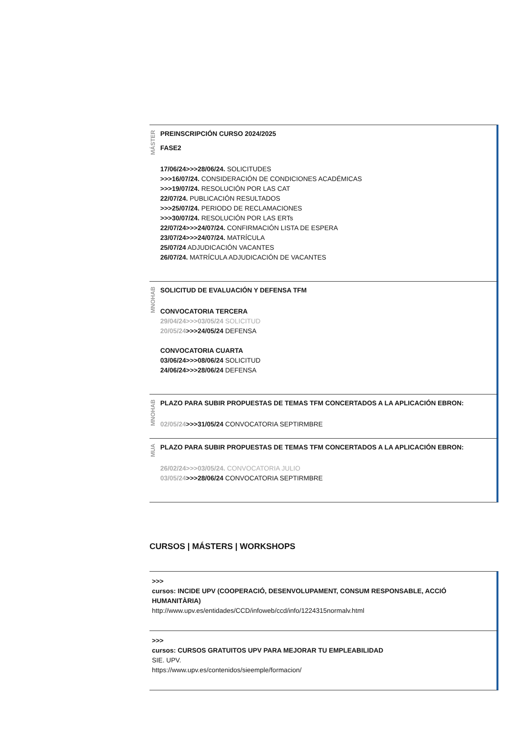MÁSTER
PREINSCRIPCIÓN CURSO 2024/2025
FASE2
17/06/24>>>28/06/24. SOLICITUDES
>>>16/07/24. CONSIDERACIÓN DE CONDICIONES ACADÉMICAS
>>>19/07/24. RESOLUCIÓN POR LAS CAT
22/07/24. PUBLICACIÓN RESULTADOS
>>>25/07/24. PERIODO DE RECLAMACIONES
>>>30/07/24. RESOLUCIÓN POR LAS ERTs
22/07/24>>>24/07/24. CONFIRMACIÓN LISTA DE ESPERA
23/07/24>>>24/07/24. MATRÍCULA
25/07/24 ADJUDICACIÓN VACANTES
26/07/24. MATRÍCULA ADJUDICACIÓN DE VACANTES
MNOHAB
SOLICITUD DE EVALUACIÓN Y DEFENSA TFM
CONVOCATORIA TERCERA
29/04/24>>>03/05/24 SOLICITUD
20/05/24>>>24/05/24 DEFENSA
CONVOCATORIA CUARTA
03/06/24>>>08/06/24 SOLICITUD
24/06/24>>>28/06/24 DEFENSA
MNOHAB
PLAZO PARA SUBIR PROPUESTAS DE TEMAS TFM CONCERTADOS A LA APLICACIÓN EBRON:
02/05/24>>>31/05/24 CONVOCATORIA SEPTIRMBRE
MUA
PLAZO PARA SUBIR PROPUESTAS DE TEMAS TFM CONCERTADOS A LA APLICACIÓN EBRON:
26/02/24>>>03/05/24. CONVOCATORIA JULIO
03/05/24>>>28/06/24 CONVOCATORIA SEPTIRMBRE
CURSOS | MÁSTERS | WORKSHOPS
>>>
cursos: INCIDE UPV (COOPERACIÓ, DESENVOLUPAMENT, CONSUM RESPONSABLE, ACCIÓ HUMANITÀRIA)
http://www.upv.es/entidades/CCD/infoweb/ccd/info/1224315normalv.html
>>>
cursos: CURSOS GRATUITOS UPV PARA MEJORAR TU EMPLEABILIDAD
SIE. UPV.
https://www.upv.es/contenidos/sieemple/formacion/